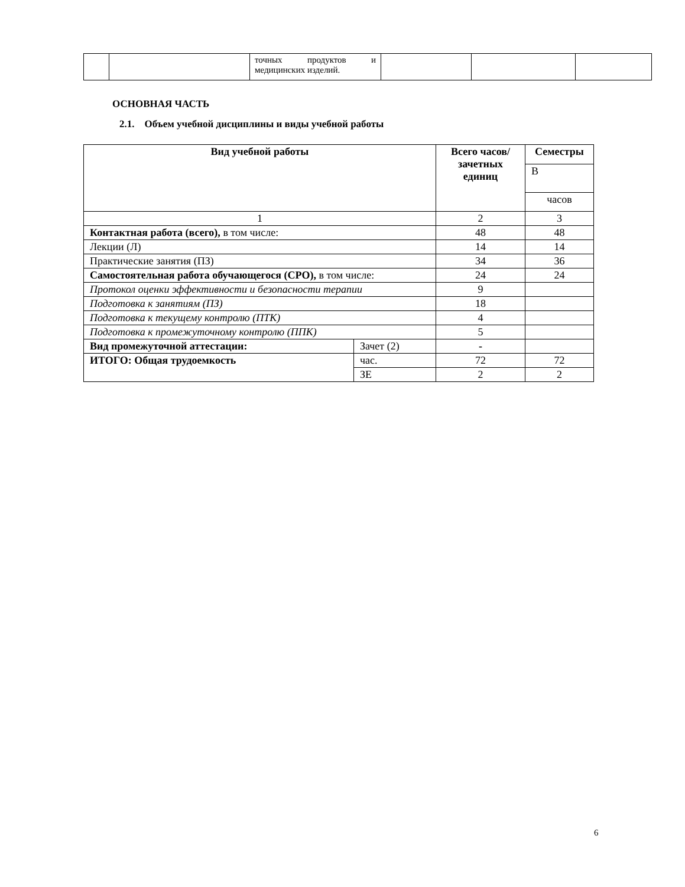| | | точных продуктов и медицинских изделий. | | | |
ОСНОВНАЯ ЧАСТЬ
2.1. Объем учебной дисциплины и виды учебной работы
| Вид учебной работы | | Всего часов/ зачетных единиц | Семестры |
| --- | --- | --- | --- |
| | | | В |
| | | | часов |
| 1 | | 2 | 3 |
| Контактная работа (всего), в том числе: | | 48 | 48 |
| Лекции (Л) | | 14 | 14 |
| Практические занятия (ПЗ) | | 34 | 36 |
| Самостоятельная работа обучающегося (СРО), в том числе: | | 24 | 24 |
| Протокол оценки эффективности и безопасности терапии | | 9 | |
| Подготовка к занятиям (ПЗ) | | 18 | |
| Подготовка к текущему контролю (ПТК) | | 4 | |
| Подготовка к промежуточному контролю (ППК) | | 5 | |
| Вид промежуточной аттестации: | Зачет (2) | - | |
| ИТОГО: Общая трудоемкость | час. | 72 | 72 |
| | ЗЕ | 2 | 2 |
6